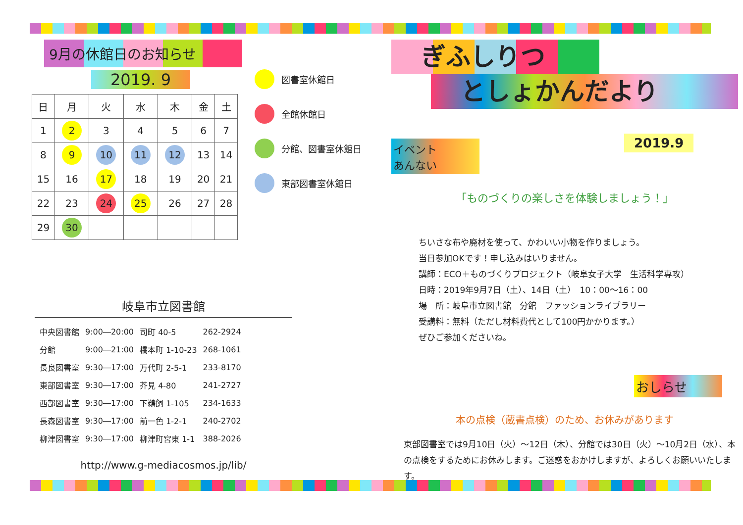9月の休館日のお知らせ
2019. 9
| 日 | 月 | 火 | 水 | 木 | 金 | 土 |
| --- | --- | --- | --- | --- | --- | --- |
| 1 | 2 | 3 | 4 | 5 | 6 | 7 |
| 8 | 9 | 10 | 11 | 12 | 13 | 14 |
| 15 | 16 | 17 | 18 | 19 | 20 | 21 |
| 22 | 23 | 24 | 25 | 26 | 27 | 28 |
| 29 | 30 | | | | | |
図書室休館日
全館休館日
分館、図書室休館日
東部図書室休館日
岐阜市立図書館
| 中央図書館 | 9:00―20:00 | 司町 40-5 | 262-2924 |
| 分館 | 9:00―21:00 | 橋本町 1-10-23 | 268-1061 |
| 長良図書室 | 9:30―17:00 | 万代町 2-5-1 | 233-8170 |
| 東部図書室 | 9:30―17:00 | 芥見 4-80 | 241-2727 |
| 西部図書室 | 9:30―17:00 | 下鵜飼 1-105 | 234-1633 |
| 長森図書室 | 9:30―17:00 | 前一色 1-2-1 | 240-2702 |
| 柳津図書室 | 9:30―17:00 | 柳津町宮東 1-1 | 388-2026 |
http://www.g-mediacosmos.jp/lib/
ぎふしりつ
としょかんだより
2019.9
イベント
あんない
「ものづくりの楽しさを体験しましょう！」
ちいさな布や廃材を使って、かわいい小物を作りましょう。
当日参加OKです！申し込みはいりません。
講師：ECO＋ものづくりプロジェクト（岐阜女子大学　生活科学専攻）
日時：2019年9月7日（土）、14日（土）　10：00～16：00
場　所：岐阜市立図書館　分館　ファッションライブラリー
受講料：無料（ただし材料費代として100円かかります。）
ぜひご参加くださいね。
おしらせ
本の点検（蔵書点検）のため、お休みがあります
東部図書室では9月10日（火）～12日（木）、分館では30日（火）～10月2日（水）、本の点検をするためにお休みします。ご迷惑をおかけしますが、よろしくお願いいたします。